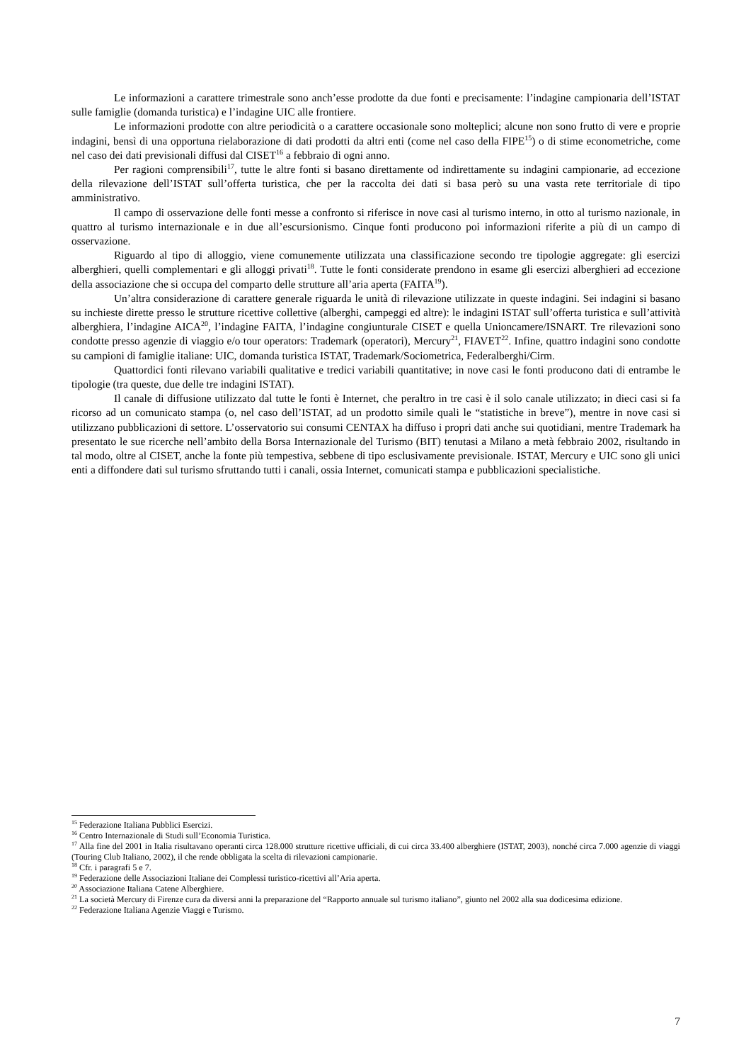Le informazioni a carattere trimestrale sono anch’esse prodotte da due fonti e precisamente: l’indagine campionaria dell’ISTAT sulle famiglie (domanda turistica) e l’indagine UIC alle frontiere.
Le informazioni prodotte con altre periodicità o a carattere occasionale sono molteplici; alcune non sono frutto di vere e proprie indagini, bensì di una opportuna rielaborazione di dati prodotti da altri enti (come nel caso della FIPE<sup>15</sup>) o di stime econometriche, come nel caso dei dati previsionali diffusi dal CISET<sup>16</sup> a febbraio di ogni anno.
Per ragioni comprensibili<sup>17</sup>, tutte le altre fonti si basano direttamente od indirettamente su indagini campionarie, ad eccezione della rilevazione dell’ISTAT sull’offerta turistica, che per la raccolta dei dati si basa però su una vasta rete territoriale di tipo amministrativo.
Il campo di osservazione delle fonti messe a confronto si riferisce in nove casi al turismo interno, in otto al turismo nazionale, in quattro al turismo internazionale e in due all’escursionismo. Cinque fonti producono poi informazioni riferite a più di un campo di osservazione.
Riguardo al tipo di alloggio, viene comunemente utilizzata una classificazione secondo tre tipologie aggregate: gli esercizi alberghieri, quelli complementari e gli alloggi privati<sup>18</sup>. Tutte le fonti considerate prendono in esame gli esercizi alberghieri ad eccezione della associazione che si occupa del comparto delle strutture all’aria aperta (FAITA<sup>19</sup>).
Un’altra considerazione di carattere generale riguarda le unità di rilevazione utilizzate in queste indagini. Sei indagini si basano su inchieste dirette presso le strutture ricettive collettive (alberghi, campeggi ed altre): le indagini ISTAT sull’offerta turistica e sull’attività alberghiera, l’indagine AICA<sup>20</sup>, l’indagine FAITA, l’indagine congiunturale CISET e quella Unioncamere/ISNART. Tre rilevazioni sono condotte presso agenzie di viaggio e/o tour operators: Trademark (operatori), Mercury<sup>21</sup>, FIAVET<sup>22</sup>. Infine, quattro indagini sono condotte su campioni di famiglie italiane: UIC, domanda turistica ISTAT, Trademark/Sociometrica, Federalberghi/Cirm.
Quattordici fonti rilevano variabili qualitative e tredici variabili quantitative; in nove casi le fonti producono dati di entrambe le tipologie (tra queste, due delle tre indagini ISTAT).
Il canale di diffusione utilizzato dal tutte le fonti è Internet, che peraltro in tre casi è il solo canale utilizzato; in dieci casi si fa ricorso ad un comunicato stampa (o, nel caso dell’ISTAT, ad un prodotto simile quali le “statistiche in breve”), mentre in nove casi si utilizzano pubblicazioni di settore. L’osservatorio sui consumi CENTAX ha diffuso i propri dati anche sui quotidiani, mentre Trademark ha presentato le sue ricerche nell’ambito della Borsa Internazionale del Turismo (BIT) tenutasi a Milano a metà febbraio 2002, risultando in tal modo, oltre al CISET, anche la fonte più tempestiva, sebbene di tipo esclusivamente previsionale. ISTAT, Mercury e UIC sono gli unici enti a diffondere dati sul turismo sfruttando tutti i canali, ossia Internet, comunicati stampa e pubblicazioni specialistiche.
<sup>15</sup> Federazione Italiana Pubblici Esercizi.
<sup>16</sup> Centro Internazionale di Studi sull’Economia Turistica.
<sup>17</sup> Alla fine del 2001 in Italia risultavano operanti circa 128.000 strutture ricettive ufficiali, di cui circa 33.400 alberghiere (ISTAT, 2003), nonché circa 7.000 agenzie di viaggi (Touring Club Italiano, 2002), il che rende obbligata la scelta di rilevazioni campionarie.
<sup>18</sup> Cfr. i paragrafi 5 e 7.
<sup>19</sup> Federazione delle Associazioni Italiane dei Complessi turistico-ricettivi all’Aria aperta.
<sup>20</sup> Associazione Italiana Catene Alberghiere.
<sup>21</sup> La società Mercury di Firenze cura da diversi anni la preparazione del “Rapporto annuale sul turismo italiano”, giunto nel 2002 alla sua dodicesima edizione.
<sup>22</sup> Federazione Italiana Agenzie Viaggi e Turismo.
7